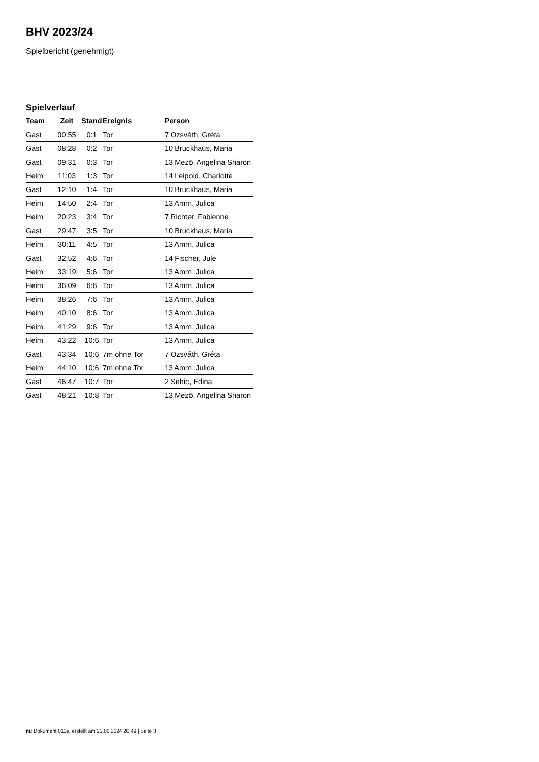BHV 2023/24
Spielbericht (genehmigt)
Spielverlauf
| Team | Zeit | Stand | Ereignis | Person |
| --- | --- | --- | --- | --- |
| Gast | 00:55 | 0:1 | Tor | 7 Ozsváth, Gréta |
| Gast | 08:28 | 0:2 | Tor | 10 Bruckhaus, Maria |
| Gast | 09:31 | 0:3 | Tor | 13 Mezö, Angelina Sharon |
| Heim | 11:03 | 1:3 | Tor | 14 Leipold, Charlotte |
| Gast | 12:10 | 1:4 | Tor | 10 Bruckhaus, Maria |
| Heim | 14:50 | 2:4 | Tor | 13 Amm, Julica |
| Heim | 20:23 | 3:4 | Tor | 7 Richter, Fabienne |
| Gast | 29:47 | 3:5 | Tor | 10 Bruckhaus, Maria |
| Heim | 30:11 | 4:5 | Tor | 13 Amm, Julica |
| Gast | 32:52 | 4:6 | Tor | 14 Fischer, Jule |
| Heim | 33:19 | 5:6 | Tor | 13 Amm, Julica |
| Heim | 36:09 | 6:6 | Tor | 13 Amm, Julica |
| Heim | 38:26 | 7:6 | Tor | 13 Amm, Julica |
| Heim | 40:10 | 8:6 | Tor | 13 Amm, Julica |
| Heim | 41:29 | 9:6 | Tor | 13 Amm, Julica |
| Heim | 43:22 | 10:6 | Tor | 13 Amm, Julica |
| Gast | 43:34 | 10:6 | 7m ohne Tor | 7 Ozsváth, Gréta |
| Heim | 44:10 | 10:6 | 7m ohne Tor | 13 Amm, Julica |
| Gast | 46:47 | 10:7 | Tor | 2 Sehic, Edina |
| Gast | 48:21 | 10:8 | Tor | 13 Mezö, Angelina Sharon |
nu.Dokument 011e, erstellt am 23.06.2024 20:49 | Seite 3